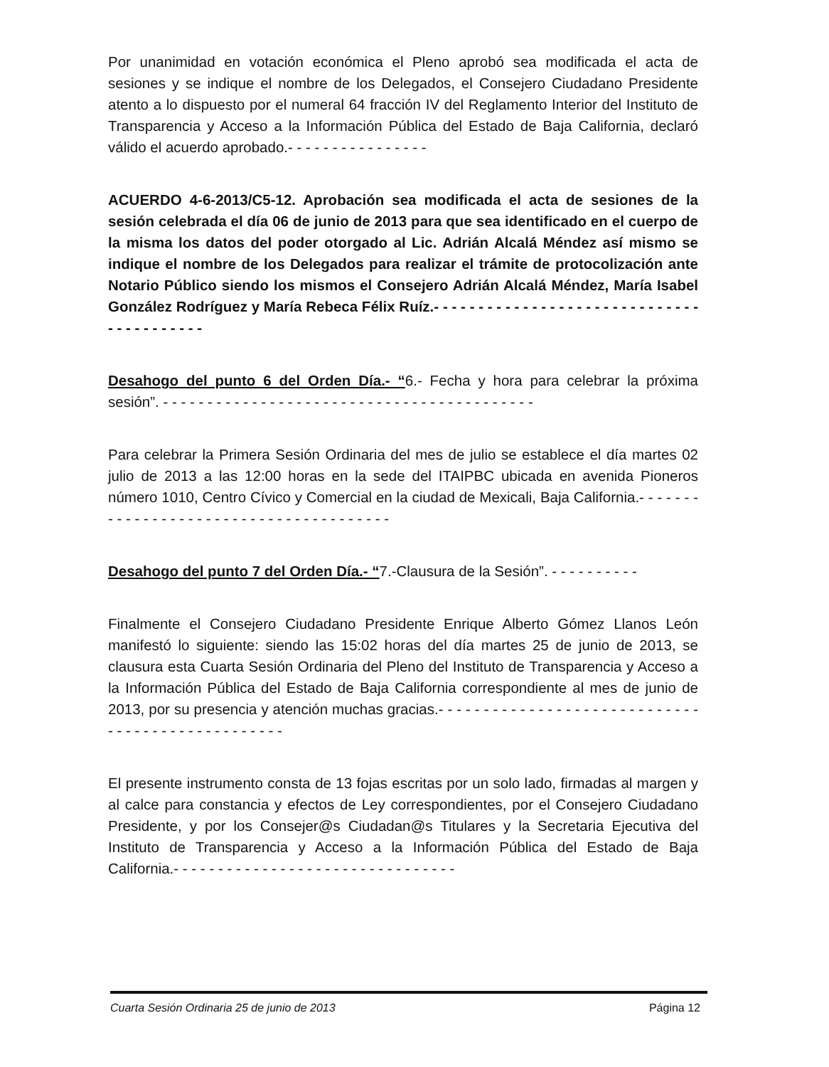Por unanimidad en votación económica el Pleno aprobó sea modificada el acta de sesiones y se indique el nombre de los Delegados, el Consejero Ciudadano Presidente atento a lo dispuesto por el numeral 64 fracción IV del Reglamento Interior del Instituto de Transparencia y Acceso a la Información Pública del Estado de Baja California, declaró válido el acuerdo aprobado.- - - - - - - - - - - - - - - -
ACUERDO 4-6-2013/C5-12. Aprobación sea modificada el acta de sesiones de la sesión celebrada el día 06 de junio de 2013 para que sea identificado en el cuerpo de la misma los datos del poder otorgado al Lic. Adrián Alcalá Méndez así mismo se indique el nombre de los Delegados para realizar el trámite de protocolización ante Notario Público siendo los mismos el Consejero Adrián Alcalá Méndez, María Isabel González Rodríguez y María Rebeca Félix Ruíz.- - - - - - - - - - - - - - - - - - - - - - - - - - - - - - - - - - - - - - - - -
Desahogo del punto 6 del Orden Día.- “6.- Fecha y hora para celebrar la próxima sesión”. - - - - - - - - - - - - - - - - - - - - - - - - - - - - - - - - - - - - - - - - - -
Para celebrar la Primera Sesión Ordinaria del mes de julio se establece el día martes 02 julio de 2013 a las 12:00 horas en la sede del ITAIPBC ubicada en avenida Pioneros número 1010, Centro Cívico y Comercial en la ciudad de Mexicali, Baja California.- - - - - - - - - - - - - - - - - - - - - - - - - - - - - - - - - - - - - - -
Desahogo del punto 7 del Orden Día.- “7.-Clausura de la Sesión”. - - - - - - - - - -
Finalmente el Consejero Ciudadano Presidente Enrique Alberto Gómez Llanos León manifestó lo siguiente: siendo las 15:02 horas del día martes 25 de junio de 2013, se clausura esta Cuarta Sesión Ordinaria del Pleno del Instituto de Transparencia y Acceso a la Información Pública del Estado de Baja California correspondiente al mes de junio de 2013, por su presencia y atención muchas gracias.- - - - - - - - - - - - - - - - - - - - - - - - - - - - - - - - - - - - - - - - - - - - - - - - -
El presente instrumento consta de 13 fojas escritas por un solo lado, firmadas al margen y al calce para constancia y efectos de Ley correspondientes, por el Consejero Ciudadano Presidente, y por los Consejer@s Ciudadan@s Titulares y la Secretaria Ejecutiva del Instituto de Transparencia y Acceso a la Información Pública del Estado de Baja California.- - - - - - - - - - - - - - - - - - - - - - - - - - - - - - - -
Cuarta Sesión Ordinaria 25 de junio de 2013 Página 12